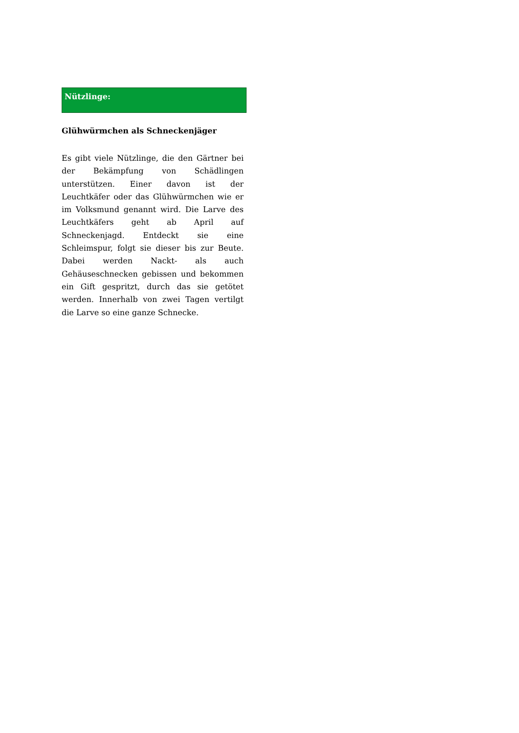Nützlinge:
Glühwürmchen als Schneckenjäger
Es gibt viele Nützlinge, die den Gärtner bei der Bekämpfung von Schädlingen unterstützen. Einer davon ist der Leuchtkäfer oder das Glühwürmchen wie er im Volksmund genannt wird. Die Larve des Leuchtkäfers geht ab April auf Schneckenjagd. Entdeckt sie eine Schleimspur, folgt sie dieser bis zur Beute. Dabei werden Nackt- als auch Gehäuseschnecken gebissen und bekommen ein Gift gespritzt, durch das sie getötet werden. Innerhalb von zwei Tagen vertilgt die Larve so eine ganze Schnecke.